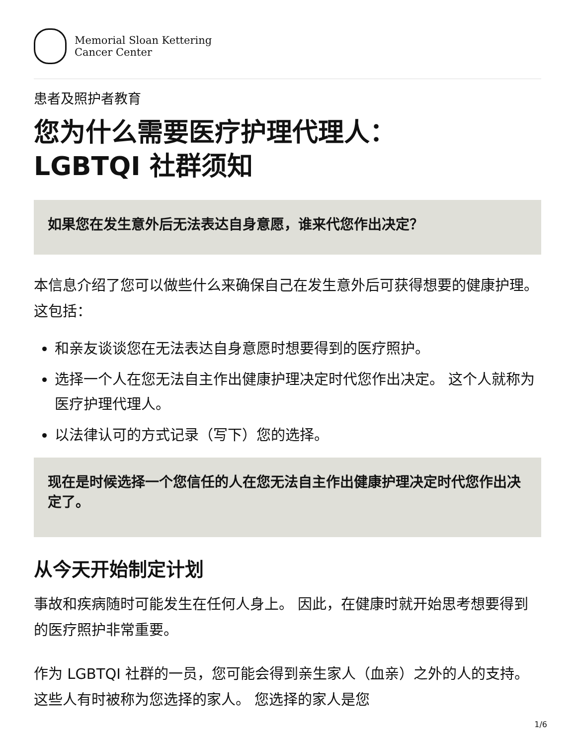Memorial Sloan Kettering
Cancer Center
患者及照护者教育
您为什么需要医疗护理代理人：
LGBTQI 社群须知
如果您在发生意外后无法表达自身意愿，谁来代您作出决定？
本信息介绍了您可以做些什么来确保自己在发生意外后可获得想要的健康护理。 这包括：
和亲友谈谈您在无法表达自身意愿时想要得到的医疗照护。
选择一个人在您无法自主作出健康护理决定时代您作出决定。 这个人就称为医疗护理代理人。
以法律认可的方式记录（写下）您的选择。
现在是时候选择一个您信任的人在您无法自主作出健康护理决定时代您作出决定了。
从今天开始制定计划
事故和疾病随时可能发生在任何人身上。 因此，在健康时就开始思考想要得到的医疗照护非常重要。
作为 LGBTQI 社群的一员，您可能会得到亲生家人（血亲）之外的人的支持。 这些人有时被称为您选择的家人。 您选择的家人是您
1/6